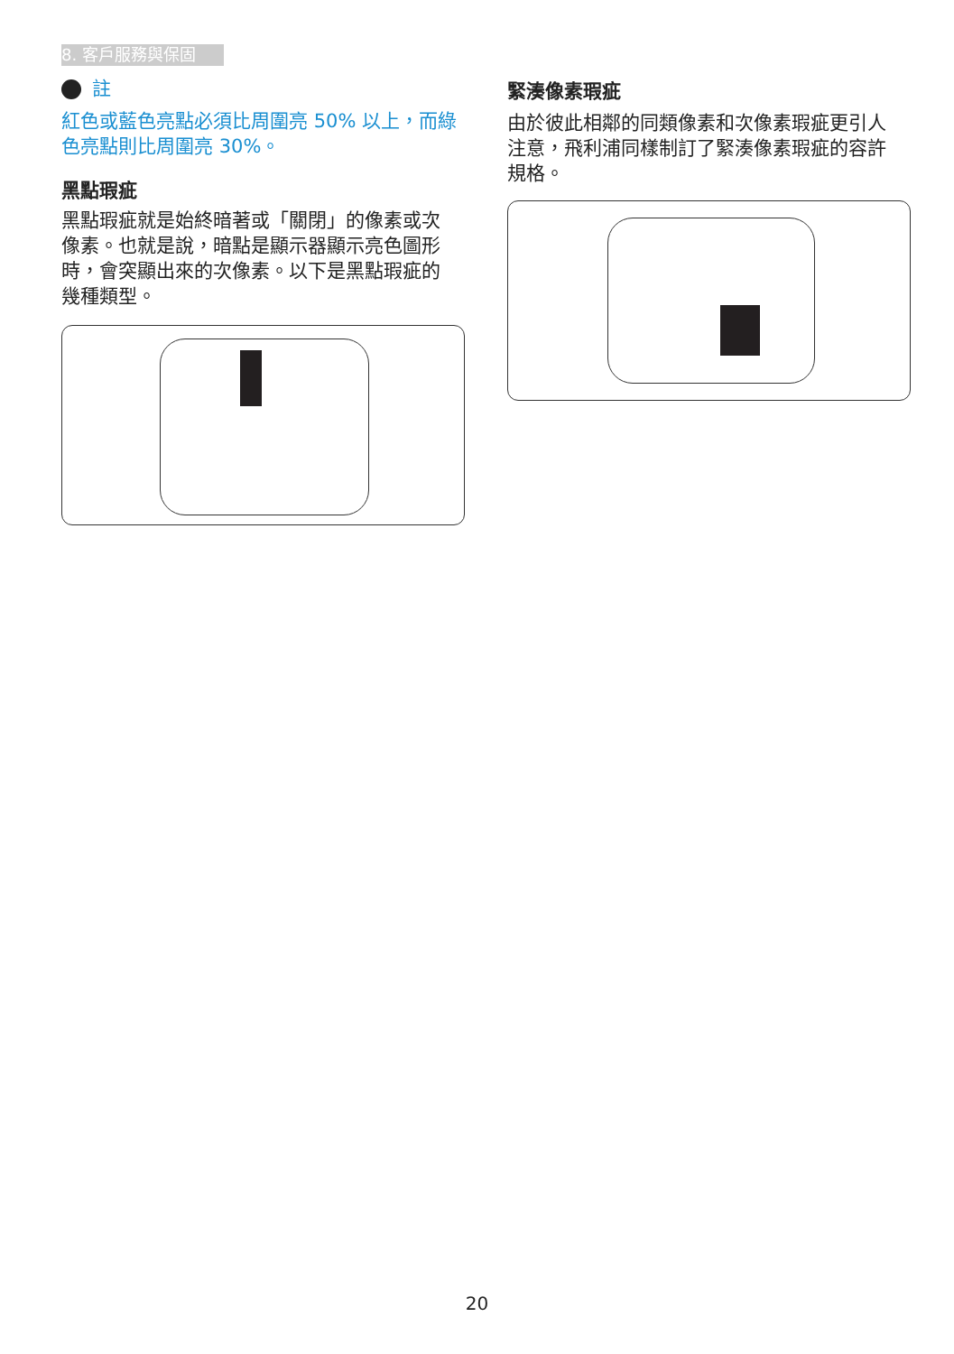8. 客戶服務與保固
註
紅色或藍色亮點必須比周圍亮 50% 以上，而綠色亮點則比周圍亮 30%。
黑點瑕疵
黑點瑕疵就是始終暗著或「關閉」的像素或次像素。也就是說，暗點是顯示器顯示亮色圖形時，會突顯出來的次像素。以下是黑點瑕疵的幾種類型。
緊湊像素瑕疵
由於彼此相鄰的同類像素和次像素瑕疵更引人注意，飛利浦同樣制訂了緊湊像素瑕疵的容許規格。
20